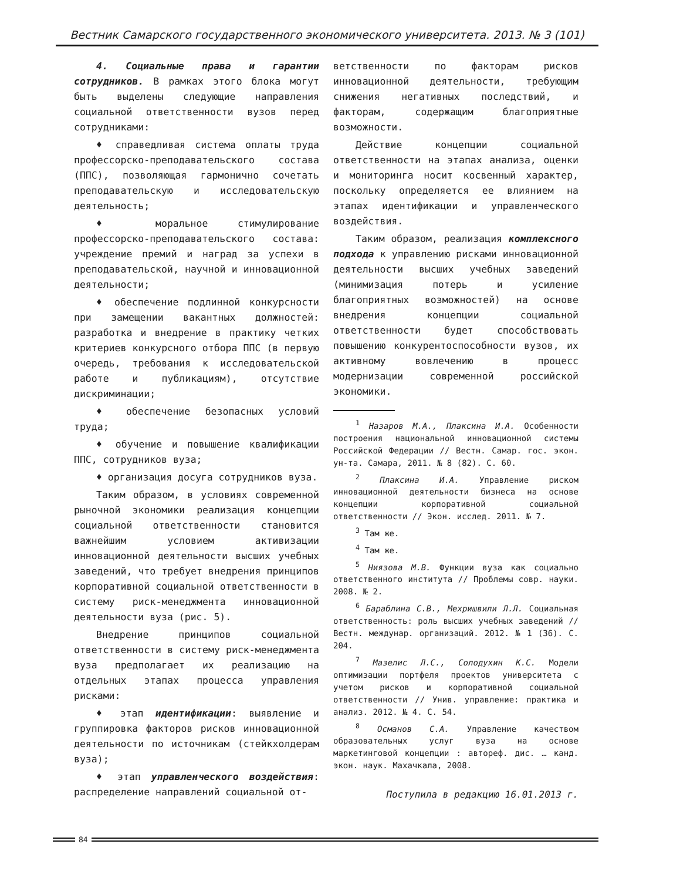Вестник Самарского государственного экономического университета. 2013. № 3 (101)
4. Социальные права и гарантии сотрудников. В рамках этого блока могут быть выделены следующие направления социальной ответственности вузов перед сотрудниками:
♦ справедливая система оплаты труда профессорско-преподавательского состава (ППС), позволяющая гармонично сочетать преподавательскую и исследовательскую деятельность;
♦ моральное стимулирование профессорско-преподавательского состава: учреждение премий и наград за успехи в преподавательской, научной и инновационной деятельности;
♦ обеспечение подлинной конкурсности при замещении вакантных должностей: разработка и внедрение в практику четких критериев конкурсного отбора ППС (в первую очередь, требования к исследовательской работе и публикациям), отсутствие дискриминации;
♦ обеспечение безопасных условий труда;
♦ обучение и повышение квалификации ППС, сотрудников вуза;
♦ организация досуга сотрудников вуза.
Таким образом, в условиях современной рыночной экономики реализация концепции социальной ответственности становится важнейшим условием активизации инновационной деятельности высших учебных заведений, что требует внедрения принципов корпоративной социальной ответственности в систему риск-менеджмента инновационной деятельности вуза (рис. 5).
Внедрение принципов социальной ответственности в систему риск-менеджмента вуза предполагает их реализацию на отдельных этапах процесса управления рисками:
♦ этап идентификации: выявление и группировка факторов рисков инновационной деятельности по источникам (стейкхолдерам вуза);
♦ этап управленческого воздействия: распределение направлений социальной от-
ветственности по факторам рисков инновационной деятельности, требующим снижения негативных последствий, и факторам, содержащим благоприятные возможности.
Действие концепции социальной ответственности на этапах анализа, оценки и мониторинга носит косвенный характер, поскольку определяется ее влиянием на этапах идентификации и управленческого воздействия.
Таким образом, реализация комплексного подхода к управлению рисками инновационной деятельности высших учебных заведений (минимизация потерь и усиление благоприятных возможностей) на основе внедрения концепции социальной ответственности будет способствовать повышению конкурентоспособности вузов, их активному вовлечению в процесс модернизации современной российской экономики.
<sup>1</sup> Назаров М.А., Плаксина И.А. Особенности построения национальной инновационной системы Российской Федерации // Вестн. Самар. гос. экон. ун-та. Самара, 2011. № 8 (82). С. 60.
<sup>2</sup> Плаксина И.А. Управление риском инновационной деятельности бизнеса на основе концепции корпоративной социальной ответственности // Экон. исслед. 2011. № 7.
<sup>3</sup> Там же.
<sup>4</sup> Там же.
<sup>5</sup> Ниязова М.В. Функции вуза как социально ответственного института // Проблемы совр. науки. 2008. № 2.
<sup>6</sup> Бараблина С.В., Мехришвили Л.Л. Социальная ответственность: роль высших учебных заведений // Вестн. междунар. организаций. 2012. № 1 (36). С. 204.
<sup>7</sup> Мазелис Л.С., Солодухин К.С. Модели оптимизации портфеля проектов университета с учетом рисков и корпоративной социальной ответственности // Унив. управление: практика и анализ. 2012. № 4. С. 54.
<sup>8</sup> Османов С.А. Управление качеством образовательных услуг вуза на основе маркетинговой концепции : автореф. дис. … канд. экон. наук. Махачкала, 2008.
Поступила в редакцию 16.01.2013 г.
84